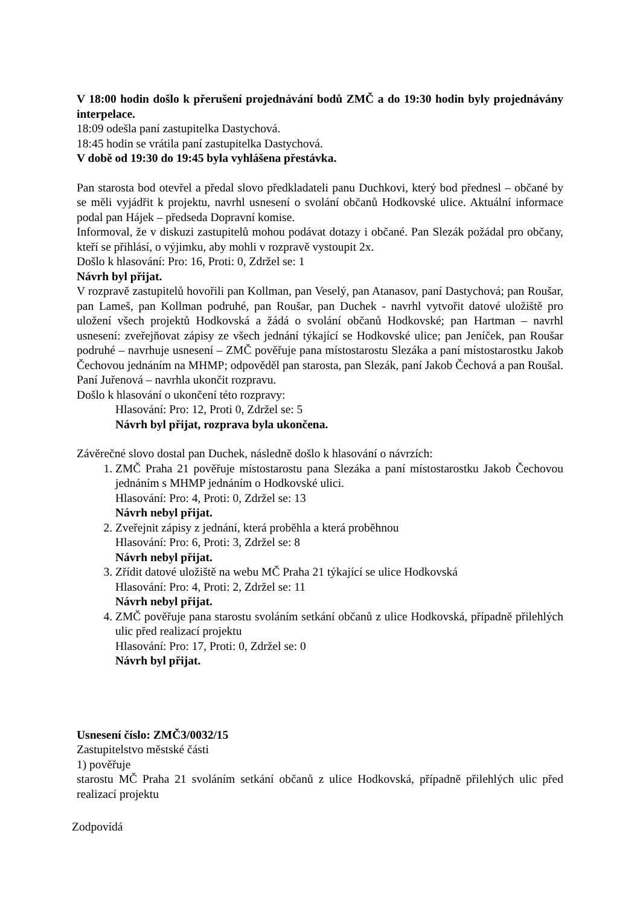V 18:00 hodin došlo k přerušení projednávání bodů ZMČ a do 19:30 hodin byly projednávány interpelace.
18:09 odešla paní zastupitelka Dastychová.
18:45 hodin se vrátila paní zastupitelka Dastychová.
V době od 19:30 do 19:45 byla vyhlášena přestávka.
Pan starosta bod otevřel a předal slovo předkladateli panu Duchkovi, který bod přednesl – občané by se měli vyjádřit k projektu, navrhl usnesení o svolání občanů Hodkovské ulice. Aktuální informace podal pan Hájek – předseda Dopravní komise.
Informoval, že v diskuzi zastupitelů mohou podávat dotazy i občané. Pan Slezák požádal pro občany, kteří se přihlásí, o výjimku, aby mohli v rozpravě vystoupit 2x.
Došlo k hlasování: Pro: 16, Proti: 0, Zdržel se: 1
Návrh byl přijat.
V rozpravě zastupitelů hovořili pan Kollman, pan Veselý, pan Atanasov, paní Dastychová; pan Roušar, pan Lameš, pan Kollman podruhé, pan Roušar, pan Duchek - navrhl vytvořit datové uložiště pro uložení všech projektů Hodkovská a žádá o svolání občanů Hodkovské; pan Hartman – navrhl usnesení: zveřejňovat zápisy ze všech jednání týkající se Hodkovské ulice; pan Jeníček, pan Roušar podruhé – navrhuje usnesení – ZMČ pověřuje pana místostarostu Slezáka a paní místostarostku Jakob Čechovou jednáním na MHMP; odpověděl pan starosta, pan Slezák, paní Jakob Čechová a pan Roušal. Paní Juřenová – navrhla ukončit rozpravu.
Došlo k hlasování o ukončení této rozpravy:
Hlasování: Pro: 12, Proti 0, Zdržel se: 5
Návrh byl přijat, rozprava byla ukončena.
Závěrečné slovo dostal pan Duchek, následně došlo k hlasování o návrzích:
1. ZMČ Praha 21 pověřuje místostarostu pana Slezáka a paní místostarostku Jakob Čechovou jednáním s MHMP jednáním o Hodkovské ulici.
Hlasování: Pro: 4, Proti: 0, Zdržel se: 13
Návrh nebyl přijat.
2. Zveřejnit zápisy z jednání, která proběhla a která proběhnou
Hlasování: Pro: 6, Proti: 3, Zdržel se: 8
Návrh nebyl přijat.
3. Zřídit datové uložiště na webu MČ Praha 21 týkající se ulice Hodkovská
Hlasování: Pro: 4, Proti: 2, Zdržel se: 11
Návrh nebyl přijat.
4. ZMČ pověřuje pana starostu svoláním setkání občanů z ulice Hodkovská, případně přilehlých ulic před realizací projektu
Hlasování: Pro: 17, Proti: 0, Zdržel se: 0
Návrh byl přijat.
Usnesení číslo: ZMČ3/0032/15
Zastupitelstvo městské části
1) pověřuje
starostu MČ Praha 21 svoláním setkání občanů z ulice Hodkovská, případně přilehlých ulic před realizací projektu
Zodpovídá